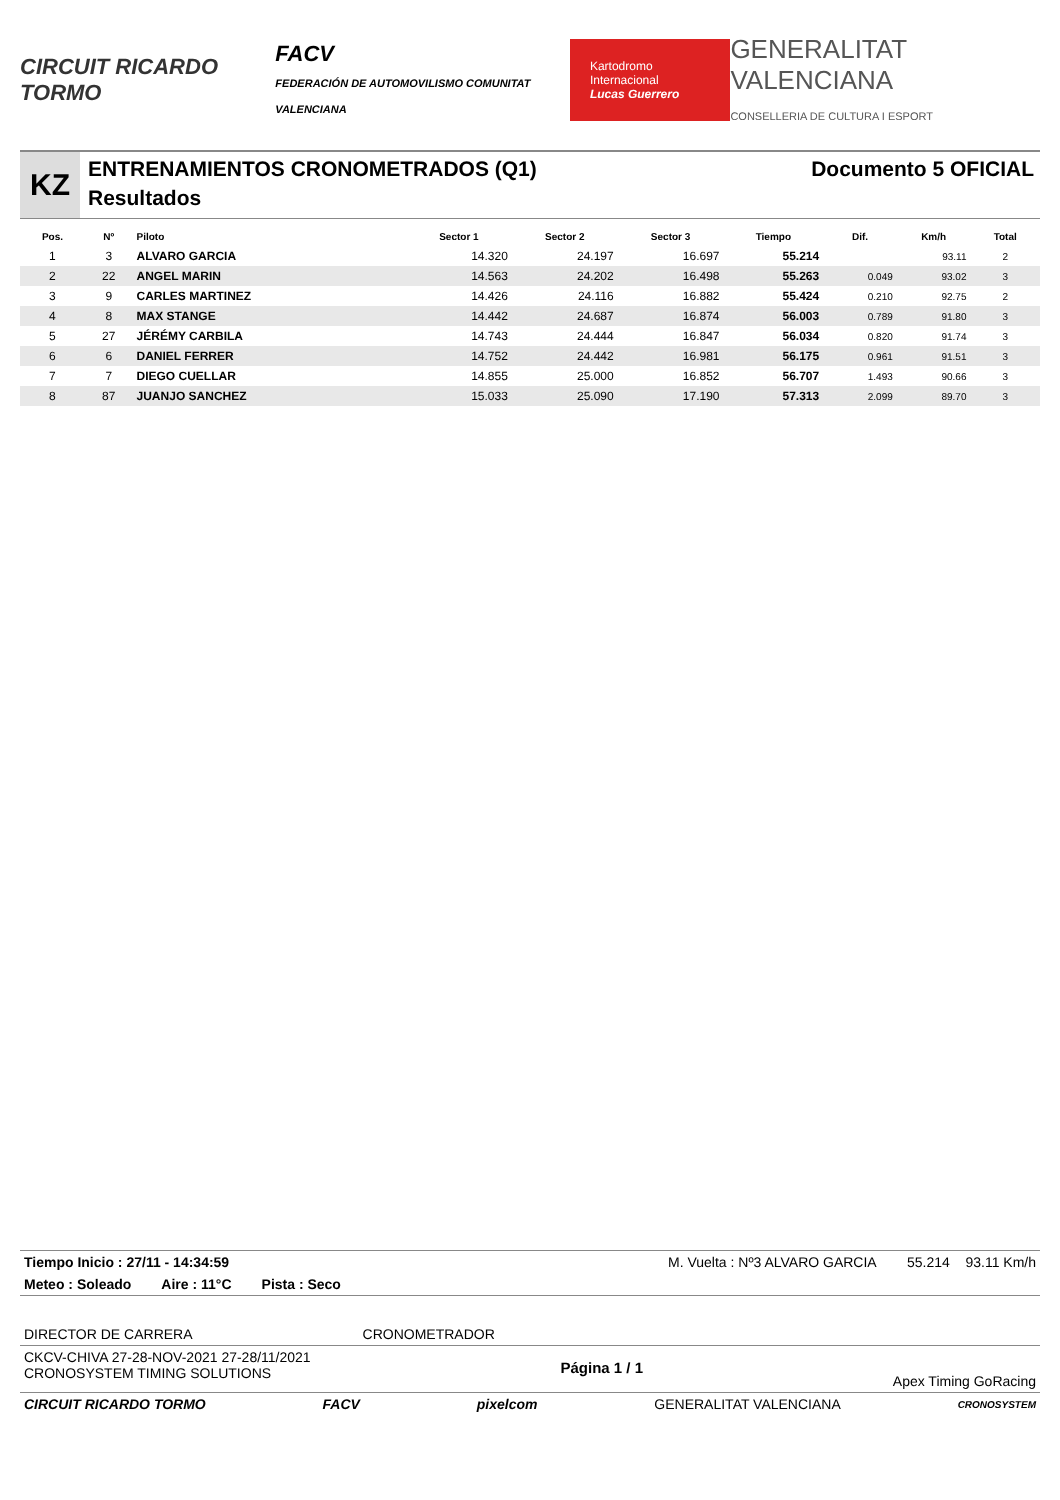CIRCUIT RICARDO TORMO
FACV
FEDERACIÓN DE AUTOMOVILISMO COMUNITAT VALENCIANA
Kartodromo Internacional
Lucas Guerrero
GENERALITAT VALENCIANA
CONSELLERIA DE CULTURA I ESPORT
KZ
ENTRENAMIENTOS CRONOMETRADOS (Q1)
Resultados
Documento 5 OFICIAL
| Pos. | Nº | Piloto | Sector 1 | Sector 2 | Sector 3 | Tiempo | Dif. | Km/h | Total |
| --- | --- | --- | --- | --- | --- | --- | --- | --- | --- |
| 1 | 3 | ALVARO GARCIA | 14.320 | 24.197 | 16.697 | 55.214 | | 93.11 | 2 |
| 2 | 22 | ANGEL MARIN | 14.563 | 24.202 | 16.498 | 55.263 | 0.049 | 93.02 | 3 |
| 3 | 9 | CARLES MARTINEZ | 14.426 | 24.116 | 16.882 | 55.424 | 0.210 | 92.75 | 2 |
| 4 | 8 | MAX STANGE | 14.442 | 24.687 | 16.874 | 56.003 | 0.789 | 91.80 | 3 |
| 5 | 27 | JÉRÉMY CARBILA | 14.743 | 24.444 | 16.847 | 56.034 | 0.820 | 91.74 | 3 |
| 6 | 6 | DANIEL FERRER | 14.752 | 24.442 | 16.981 | 56.175 | 0.961 | 91.51 | 3 |
| 7 | 7 | DIEGO CUELLAR | 14.855 | 25.000 | 16.852 | 56.707 | 1.493 | 90.66 | 3 |
| 8 | 87 | JUANJO SANCHEZ | 15.033 | 25.090 | 17.190 | 57.313 | 2.099 | 89.70 | 3 |
Tiempo Inicio : 27/11 - 14:34:59 M. Vuelta : Nº3 ALVARO GARCIA 55.214 93.11 Km/h
Meteo : Soleado Aire : 11°C Pista : Seco
DIRECTOR DE CARRERA CRONOMETRADOR
CKCV-CHIVA 27-28-NOV-2021 27-28/11/2021
CRONOSYSTEM TIMING SOLUTIONS Página 1 / 1 Apex Timing GoRacing
CIRCUIT RICARDO TORMO FACV pixelcom GENERALITAT VALENCIANA CRONOSYSTEM